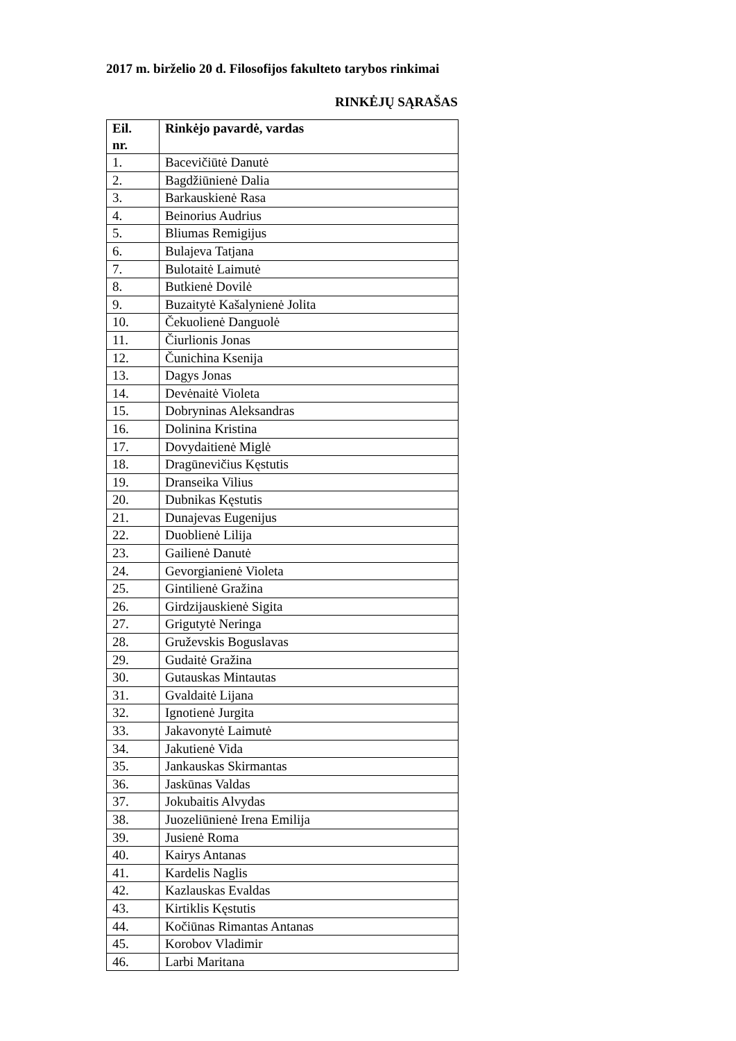2017 m. birželio 20 d. Filosofijos fakulteto tarybos rinkimai
RINKĖJŲ SĄRAŠAS
| Eil. nr. | Rinkėjo pavardė, vardas |
| --- | --- |
| 1. | Bacevičiūtė Danutė |
| 2. | Bagdžiūnienė Dalia |
| 3. | Barkauskienė Rasa |
| 4. | Beinorius Audrius |
| 5. | Bliumas Remigijus |
| 6. | Bulajeva Tatjana |
| 7. | Bulotaitė Laimutė |
| 8. | Butkienė Dovilė |
| 9. | Buzaitytė Kašalynienė Jolita |
| 10. | Čekuolienė Danguolė |
| 11. | Čiurlionis Jonas |
| 12. | Čunichina Ksenija |
| 13. | Dagys Jonas |
| 14. | Devėnaitė Violeta |
| 15. | Dobryninas Aleksandras |
| 16. | Dolinina Kristina |
| 17. | Dovydaitienė Miglė |
| 18. | Dragūnevičius Kęstutis |
| 19. | Dranseika Vilius |
| 20. | Dubnikas Kęstutis |
| 21. | Dunajevas Eugenijus |
| 22. | Duoblienė Lilija |
| 23. | Gailienė Danutė |
| 24. | Gevorgianienė Violeta |
| 25. | Gintilienė Gražina |
| 26. | Girdzijauskienė Sigita |
| 27. | Grigutytė Neringa |
| 28. | Gruževskis Boguslavas |
| 29. | Gudaitė Gražina |
| 30. | Gutauskas Mintautas |
| 31. | Gvaldaitė Lijana |
| 32. | Ignotienė Jurgita |
| 33. | Jakavonytė Laimutė |
| 34. | Jakutienė Vida |
| 35. | Jankauskas Skirmantas |
| 36. | Jaskūnas Valdas |
| 37. | Jokubaitis Alvydas |
| 38. | Juozeliūnienė Irena Emilija |
| 39. | Jusienė Roma |
| 40. | Kairys Antanas |
| 41. | Kardelis Naglis |
| 42. | Kazlauskas Evaldas |
| 43. | Kirtiklis Kęstutis |
| 44. | Kočiūnas Rimantas Antanas |
| 45. | Korobov Vladimir |
| 46. | Larbi Maritana |